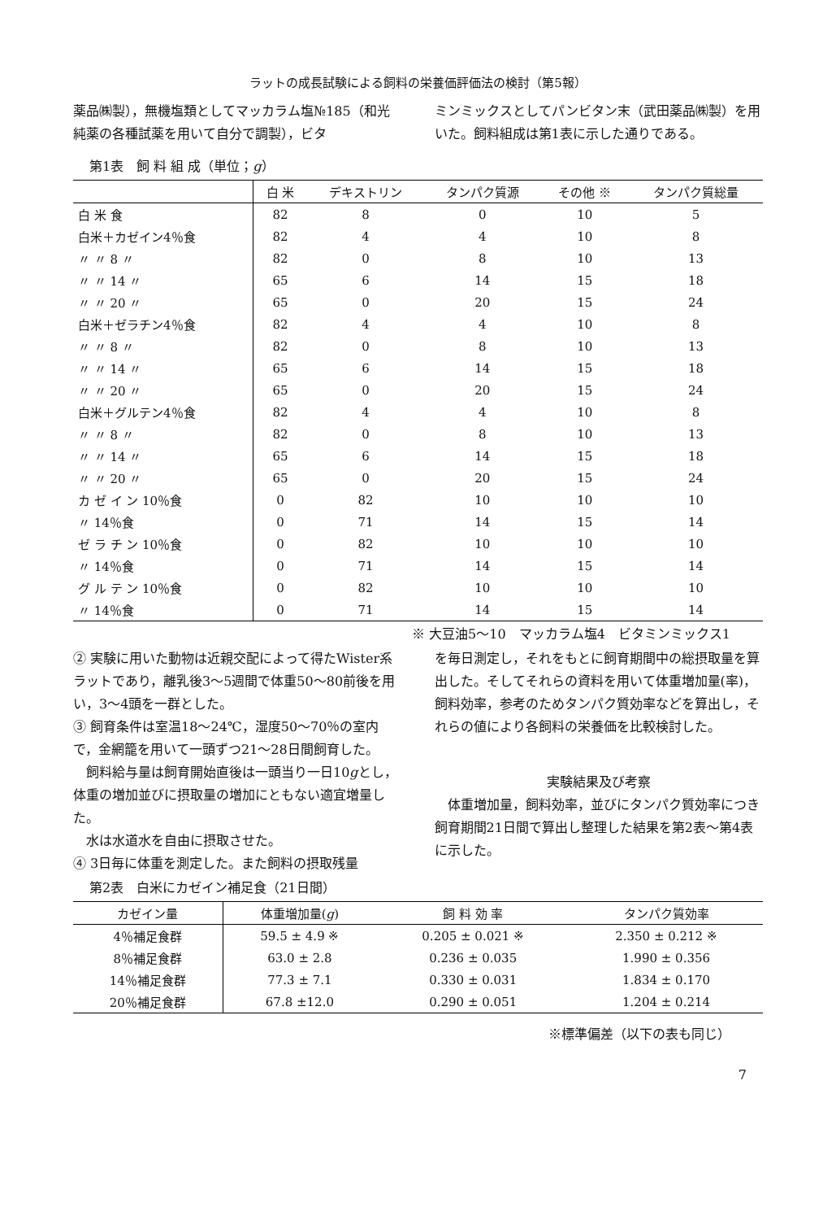ラットの成長試験による飼料の栄養価評価法の検討（第5報）
薬品㈱製），無機塩類としてマッカラム塩№185（和光純薬の各種試薬を用いて自分で調製），ビタ
ミンミックスとしてパンビタン末（武田薬品㈱製）を用いた。飼料組成は第1表に示した通りである。
第1表　飼 料 組 成（単位；g）
| | 白 米 | デキストリン | タンパク質源 | その他 ※ | タンパク質総量 |
| --- | --- | --- | --- | --- | --- |
| 白 米 食 | 82 | 8 | 0 | 10 | 5 |
| 白米＋カゼイン4％食 | 82 | 4 | 4 | 10 | 8 |
| 〃 〃 8 〃 | 82 | 0 | 8 | 10 | 13 |
| 〃 〃 14 〃 | 65 | 6 | 14 | 15 | 18 |
| 〃 〃 20 〃 | 65 | 0 | 20 | 15 | 24 |
| 白米＋ゼラチン4％食 | 82 | 4 | 4 | 10 | 8 |
| 〃 〃 8 〃 | 82 | 0 | 8 | 10 | 13 |
| 〃 〃 14 〃 | 65 | 6 | 14 | 15 | 18 |
| 〃 〃 20 〃 | 65 | 0 | 20 | 15 | 24 |
| 白米＋グルテン4％食 | 82 | 4 | 4 | 10 | 8 |
| 〃 〃 8 〃 | 82 | 0 | 8 | 10 | 13 |
| 〃 〃 14 〃 | 65 | 6 | 14 | 15 | 18 |
| 〃 〃 20 〃 | 65 | 0 | 20 | 15 | 24 |
| カ ゼ イ ン 10％食 | 0 | 82 | 10 | 10 | 10 |
| 〃 14％食 | 0 | 71 | 14 | 15 | 14 |
| ゼ ラ チ ン 10％食 | 0 | 82 | 10 | 10 | 10 |
| 〃 14％食 | 0 | 71 | 14 | 15 | 14 |
| グ ル テ ン 10％食 | 0 | 82 | 10 | 10 | 10 |
| 〃 14％食 | 0 | 71 | 14 | 15 | 14 |
※ 大豆油5～10　マッカラム塩4　ビタミンミックス1
② 実験に用いた動物は近親交配によって得たWister系ラットであり，離乳後3～5週間で体重50～80前後を用い，3～4頭を一群とした。
③ 飼育条件は室温18～24℃，湿度50～70％の室内で，金網籠を用いて一頭ずつ21～28日間飼育した。
　飼料給与量は飼育開始直後は一頭当り一日10gとし，体重の増加並びに摂取量の増加にともない適宜増量した。
　水は水道水を自由に摂取させた。
④ 3日毎に体重を測定した。また飼料の摂取残量
を毎日測定し，それをもとに飼育期間中の総摂取量を算出した。そしてそれらの資料を用いて体重増加量(率)，飼料効率，参考のためタンパク質効率などを算出し，それらの値により各飼料の栄養価を比較検討した。
実験結果及び考察
　体重増加量，飼料効率，並びにタンパク質効率につき飼育期間21日間で算出し整理した結果を第2表～第4表に示した。
第2表　白米にカゼイン補足食（21日間）
| カゼイン量 | 体重増加量( g ) | 飼 料 効 率 | タンパク質効率 |
| --- | --- | --- | --- |
| 4％補足食群 | 59.5 ± 4.9 ※ | 0.205 ± 0.021 ※ | 2.350 ± 0.212 ※ |
| 8％補足食群 | 63.0 ± 2.8 | 0.236 ± 0.035 | 1.990 ± 0.356 |
| 14％補足食群 | 77.3 ± 7.1 | 0.330 ± 0.031 | 1.834 ± 0.170 |
| 20％補足食群 | 67.8 ±12.0 | 0.290 ± 0.051 | 1.204 ± 0.214 |
※標準偏差（以下の表も同じ）
7